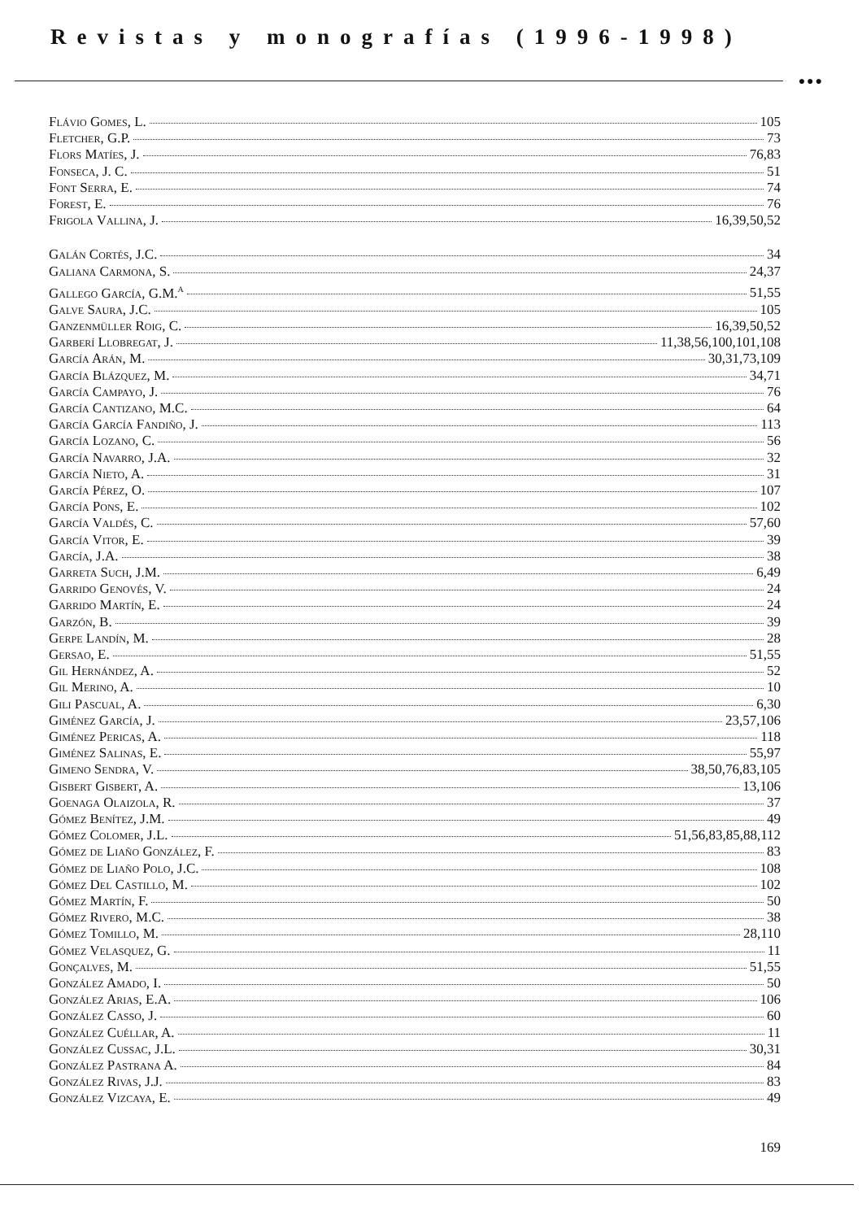Revistas y monografías (1996-1998)
●●●
Flávio Gomes, L. 105
Fletcher, G.P. 73
Flors Matíes, J. 76,83
Fonseca, J. C. 51
Font Serra, E. 74
Forest, E. 76
Frigola Vallina, J. 16,39,50,52
Galán Cortés, J.C. 34
Galiana Carmona, S. 24,37
Gallego García, G.M.<sup>a</sup> 51,55
Galve Saura, J.C. 105
Ganzenmüller Roig, C. 16,39,50,52
Garberí Llobregat, J. 11,38,56,100,101,108
García Arán, M. 30,31,73,109
García Blázquez, M. 34,71
García Campayo, J. 76
García Cantizano, M.C. 64
García García Fandiño, J. 113
García Lozano, C. 56
García Navarro, J.A. 32
García Nieto, A. 31
García Pérez, O. 107
García Pons, E. 102
García Valdés, C. 57,60
García Vitor, E. 39
García, J.A. 38
Garreta Such, J.M. 6,49
Garrido Genovés, V. 24
Garrido Martín, E. 24
Garzón, B. 39
Gerpe Landín, M. 28
Gersao, E. 51,55
Gil Hernández, A. 52
Gil Merino, A. 10
Gili Pascual, A. 6,30
Giménez García, J. 23,57,106
Giménez Pericas, A. 118
Giménez Salinas, E. 55,97
Gimeno Sendra, V. 38,50,76,83,105
Gisbert Gisbert, A. 13,106
Goenaga Olaizola, R. 37
Gómez Benítez, J.M. 49
Gómez Colomer, J.L. 51,56,83,85,88,112
Gómez de Liaño González, F. 83
Gómez de Liaño Polo, J.C. 108
Gómez Del Castillo, M. 102
Gómez Martín, F. 50
Gómez Rivero, M.C. 38
Gómez Tomillo, M. 28,110
Gómez Velasquez, G. 11
Gonçalves, M. 51,55
González Amado, I. 50
González Arias, E.A. 106
González Casso, J. 60
González Cuéllar, A. 11
González Cussac, J.L. 30,31
González Pastrana A. 84
González Rivas, J.J. 83
González Vizcaya, E. 49
169